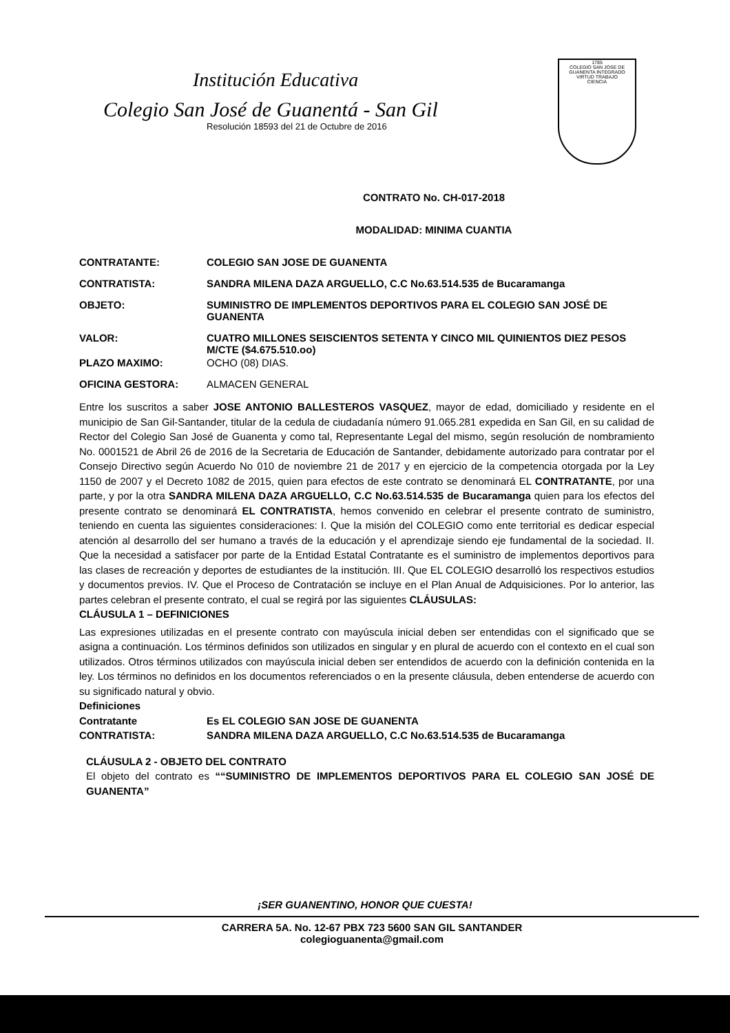Institución Educativa
Colegio San José de Guanentá - San Gil
Resolución 18593 del 21 de Octubre de 2016
1785
COLEGIO SAN JOSE DE GUANENTA INTEGRADO
VIRTUD TRABAJO
CIENCIA
CONTRATO No. CH-017-2018
MODALIDAD: MINIMA CUANTIA
CONTRATANTE: COLEGIO SAN JOSE DE GUANENTA
CONTRATISTA: SANDRA MILENA DAZA ARGUELLO, C.C No.63.514.535 de Bucaramanga
OBJETO: SUMINISTRO DE IMPLEMENTOS DEPORTIVOS PARA EL COLEGIO SAN JOSÉ DE GUANENTA
VALOR: CUATRO MILLONES SEISCIENTOS SETENTA Y CINCO MIL QUINIENTOS DIEZ PESOS M/CTE ($4.675.510.oo)
PLAZO MAXIMO: OCHO (08) DIAS.
OFICINA GESTORA: ALMACEN GENERAL
Entre los suscritos a saber JOSE ANTONIO BALLESTEROS VASQUEZ, mayor de edad, domiciliado y residente en el municipio de San Gil-Santander, titular de la cedula de ciudadanía número 91.065.281 expedida en San Gil, en su calidad de Rector del Colegio San José de Guanenta y como tal, Representante Legal del mismo, según resolución de nombramiento No. 0001521 de Abril 26 de 2016 de la Secretaria de Educación de Santander, debidamente autorizado para contratar por el Consejo Directivo según Acuerdo No 010 de noviembre 21 de 2017 y en ejercicio de la competencia otorgada por la Ley 1150 de 2007 y el Decreto 1082 de 2015, quien para efectos de este contrato se denominará EL CONTRATANTE, por una parte, y por la otra SANDRA MILENA DAZA ARGUELLO, C.C No.63.514.535 de Bucaramanga quien para los efectos del presente contrato se denominará EL CONTRATISTA, hemos convenido en celebrar el presente contrato de suministro, teniendo en cuenta las siguientes consideraciones: I. Que la misión del COLEGIO como ente territorial es dedicar especial atención al desarrollo del ser humano a través de la educación y el aprendizaje siendo eje fundamental de la sociedad. II. Que la necesidad a satisfacer por parte de la Entidad Estatal Contratante es el suministro de implementos deportivos para las clases de recreación y deportes de estudiantes de la institución. III. Que EL COLEGIO desarrolló los respectivos estudios y documentos previos. IV. Que el Proceso de Contratación se incluye en el Plan Anual de Adquisiciones. Por lo anterior, las partes celebran el presente contrato, el cual se regirá por las siguientes CLÁUSULAS:
CLÁUSULA 1 – DEFINICIONES
Las expresiones utilizadas en el presente contrato con mayúscula inicial deben ser entendidas con el significado que se asigna a continuación. Los términos definidos son utilizados en singular y en plural de acuerdo con el contexto en el cual son utilizados. Otros términos utilizados con mayúscula inicial deben ser entendidos de acuerdo con la definición contenida en la ley. Los términos no definidos en los documentos referenciados o en la presente cláusula, deben entenderse de acuerdo con su significado natural y obvio.
Definiciones
Contratante Es EL COLEGIO SAN JOSE DE GUANENTA
CONTRATISTA: SANDRA MILENA DAZA ARGUELLO, C.C No.63.514.535 de Bucaramanga
CLÁUSULA 2 - OBJETO DEL CONTRATO
El objeto del contrato es ““SUMINISTRO DE IMPLEMENTOS DEPORTIVOS PARA EL COLEGIO SAN JOSÉ DE GUANENTA”
¡SER GUANENTINO, HONOR QUE CUESTA!
CARRERA 5A. No. 12-67 PBX 723 5600 SAN GIL SANTANDER
colegioguanenta@gmail.com